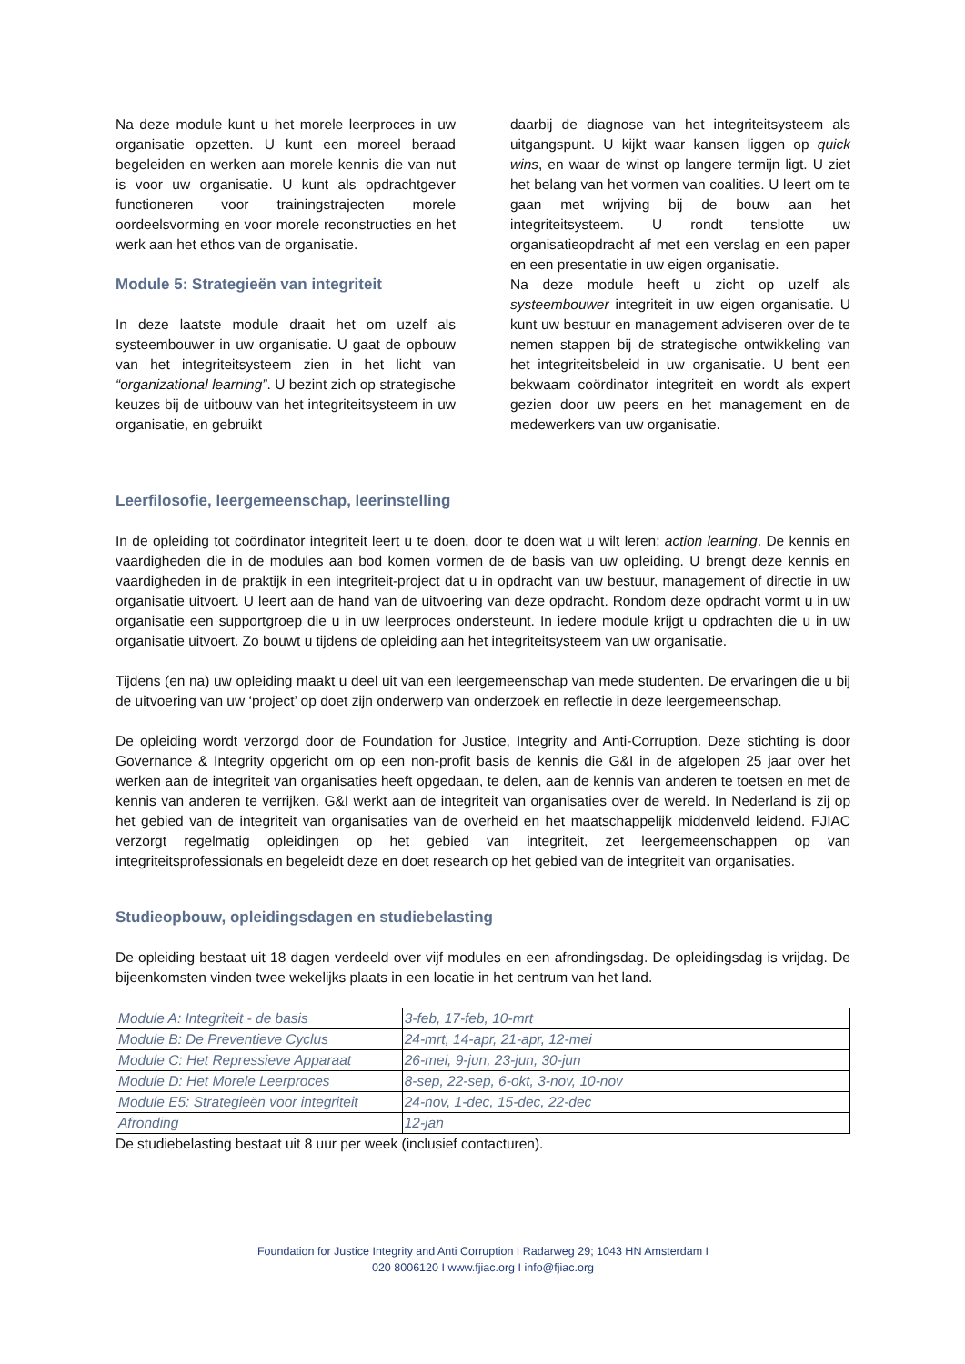Na deze module kunt u het morele leerproces in uw organisatie opzetten. U kunt een moreel beraad begeleiden en werken aan morele kennis die van nut is voor uw organisatie. U kunt als opdrachtgever functioneren voor trainingstrajecten morele oordeelsvorming en voor morele reconstructies en het werk aan het ethos van de organisatie.
Module 5: Strategieën van integriteit
In deze laatste module draait het om uzelf als systeembouwer in uw organisatie. U gaat de opbouw van het integriteitsysteem zien in het licht van “organizational learning”. U bezint zich op strategische keuzes bij de uitbouw van het integriteitsysteem in uw organisatie, en gebruikt
daarbij de diagnose van het integriteitsysteem als uitgangspunt. U kijkt waar kansen liggen op quick wins, en waar de winst op langere termijn ligt. U ziet het belang van het vormen van coalities. U leert om te gaan met wrijving bij de bouw aan het integriteitsysteem. U rondt tenslotte uw organisatieopdracht af met een verslag en een paper en een presentatie in uw eigen organisatie.
Na deze module heeft u zicht op uzelf als systeembouwer integriteit in uw eigen organisatie. U kunt uw bestuur en management adviseren over de te nemen stappen bij de strategische ontwikkeling van het integriteitsbeleid in uw organisatie. U bent een bekwaam coördinator integriteit en wordt als expert gezien door uw peers en het management en de medewerkers van uw organisatie.
Leerfilosofie, leergemeenschap, leerinstelling
In de opleiding tot coördinator integriteit leert u te doen, door te doen wat u wilt leren: action learning. De kennis en vaardigheden die in de modules aan bod komen vormen de de basis van uw opleiding. U brengt deze kennis en vaardigheden in de praktijk in een integriteit-project dat u in opdracht van uw bestuur, management of directie in uw organisatie uitvoert. U leert aan de hand van de uitvoering van deze opdracht. Rondom deze opdracht vormt u in uw organisatie een supportgroep die u in uw leerproces ondersteunt. In iedere module krijgt u opdrachten die u in uw organisatie uitvoert. Zo bouwt u tijdens de opleiding aan het integriteitsysteem van uw organisatie.
Tijdens (en na) uw opleiding maakt u deel uit van een leergemeenschap van mede studenten. De ervaringen die u bij de uitvoering van uw ‘project’ op doet zijn onderwerp van onderzoek en reflectie in deze leergemeenschap.
De opleiding wordt verzorgd door de Foundation for Justice, Integrity and Anti-Corruption. Deze stichting is door Governance & Integrity opgericht om op een non-profit basis de kennis die G&I in de afgelopen 25 jaar over het werken aan de integriteit van organisaties heeft opgedaan, te delen, aan de kennis van anderen te toetsen en met de kennis van anderen te verrijken. G&I werkt aan de integriteit van organisaties over de wereld. In Nederland is zij op het gebied van de integriteit van organisaties van de overheid en het maatschappelijk middenveld leidend. FJIAC verzorgt regelmatig opleidingen op het gebied van integriteit, zet leergemeenschappen op van integriteitsprofessionals en begeleidt deze en doet research op het gebied van de integriteit van organisaties.
Studieopbouw, opleidingsdagen en studiebelasting
De opleiding bestaat uit 18 dagen verdeeld over vijf modules en een afrondingsdag. De opleidingsdag is vrijdag. De bijeenkomsten vinden twee wekelijks plaats in een locatie in het centrum van het land.
| Module A: Integriteit - de basis | 3-feb, 17-feb, 10-mrt |
| Module B: De Preventieve Cyclus | 24-mrt, 14-apr, 21-apr, 12-mei |
| Module C: Het Repressieve Apparaat | 26-mei, 9-jun, 23-jun, 30-jun |
| Module D: Het Morele Leerproces | 8-sep, 22-sep, 6-okt, 3-nov, 10-nov |
| Module E5: Strategieën voor integriteit | 24-nov, 1-dec, 15-dec, 22-dec |
| Afronding | 12-jan |
De studiebelasting bestaat uit 8 uur per week (inclusief contacturen).
Foundation for Justice Integrity and Anti Corruption I Radarweg 29; 1043 HN Amsterdam I
020 8006120 I www.fjiac.org I info@fjiac.org